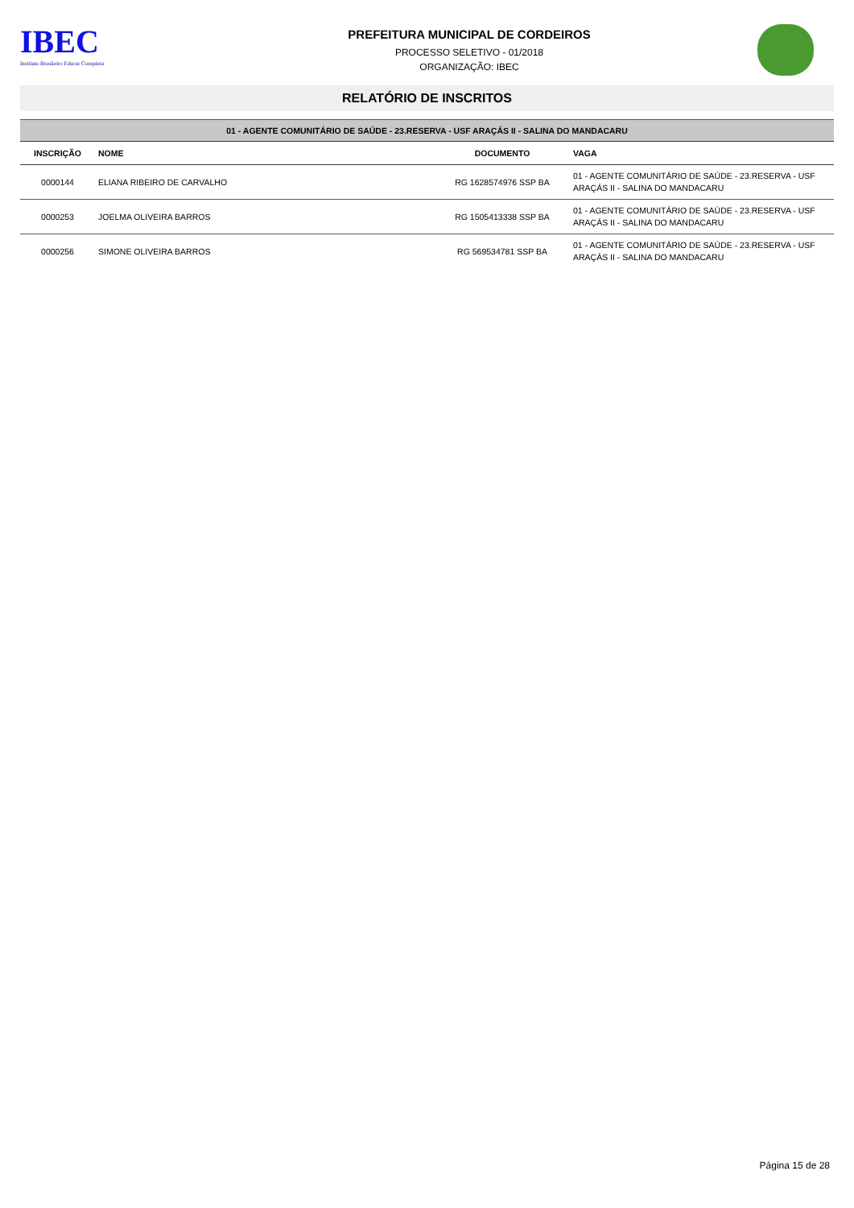IBEC
Instituto Brasileiro Educar Conquista
PREFEITURA MUNICIPAL DE CORDEIROS
PROCESSO SELETIVO - 01/2018
ORGANIZAÇÃO: IBEC
RELATÓRIO DE INSCRITOS
| 01 - AGENTE COMUNITÁRIO DE SAÚDE - 23.RESERVA - USF ARAÇÁS II - SALINA DO MANDACARU | | | |
| --- | --- | --- | --- |
| INSCRIÇÃO | NOME | DOCUMENTO | VAGA |
| 0000144 | ELIANA RIBEIRO DE CARVALHO | RG 1628574976 SSP BA | 01 - AGENTE COMUNITÁRIO DE SAÚDE - 23.RESERVA - USF ARAÇÁS II - SALINA DO MANDACARU |
| 0000253 | JOELMA OLIVEIRA BARROS | RG 1505413338 SSP BA | 01 - AGENTE COMUNITÁRIO DE SAÚDE - 23.RESERVA - USF ARAÇÁS II - SALINA DO MANDACARU |
| 0000256 | SIMONE OLIVEIRA BARROS | RG 569534781 SSP BA | 01 - AGENTE COMUNITÁRIO DE SAÚDE - 23.RESERVA - USF ARAÇÁS II - SALINA DO MANDACARU |
Página 15 de 28